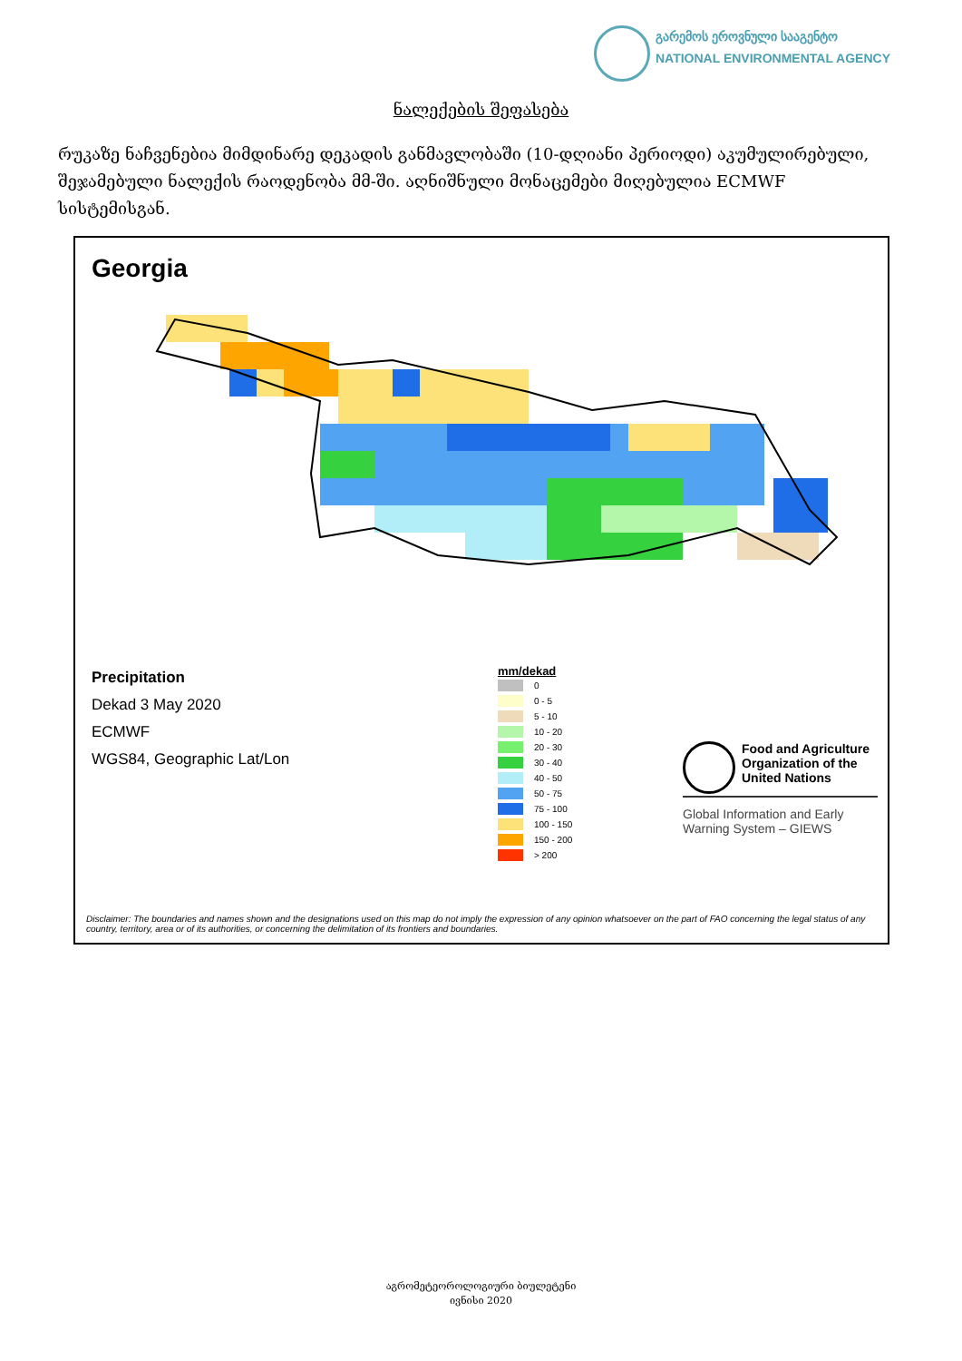გარემოს ეროვნული სააგენტო
NATIONAL ENVIRONMENTAL AGENCY
ნალექების შეფასება
რუკაზე ნაჩვენებია მიმდინარე დეკადის განმავლობაში (10-დღიანი პერიოდი) აკუმულირებული, შეჯამებული ნალექის რაოდენობა მმ-ში. აღნიშნული მონაცემები მიღებულია ECMWF სისტემისგან.
Georgia
Precipitation
Dekad 3 May 2020
ECMWF
WGS84, Geographic Lat/Lon
mm/dekad
0
0 - 5
5 - 10
10 - 20
20 - 30
30 - 40
40 - 50
50 - 75
75 - 100
100 - 150
150 - 200
> 200
Food and Agriculture Organization of the United Nations
Global Information and Early Warning System – GIEWS
Disclaimer: The boundaries and names shown and the designations used on this map do not imply the expression of any opinion whatsoever on the part of FAO concerning the legal status of any country, territory, area or of its authorities, or concerning the delimitation of its frontiers and boundaries.
აგრომეტეოროლოგიური ბიულეტენი
ივნისი 2020